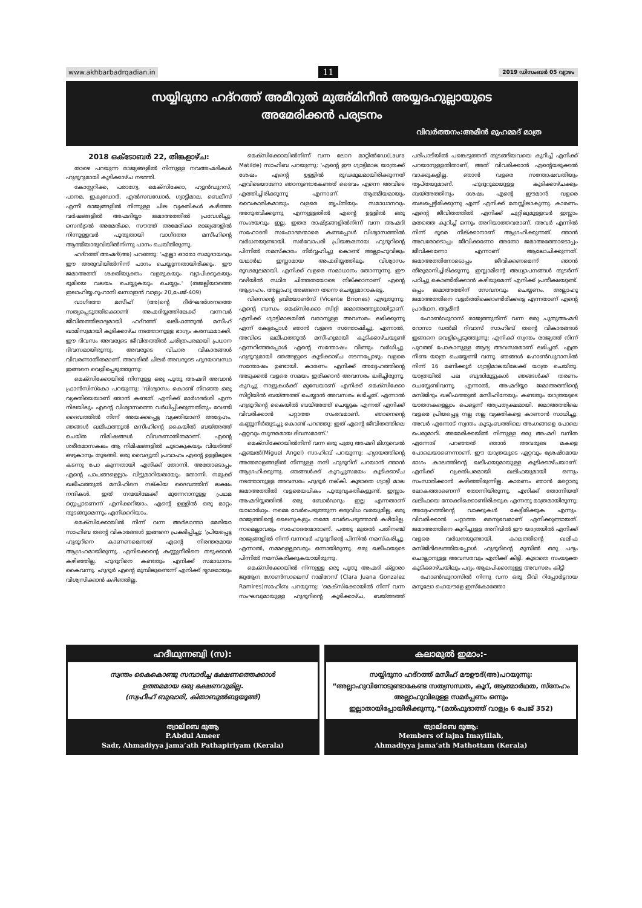www.akhbarbadrqadian.in 11 2019 ഡിസംബർ 05 വ്യാഴം
സയ്യിദുനാ ഹദ്റത്ത് അമീറുൽ മുഅ്മിനീൻ അയ്യദഹുല്ലായുടെ
അമേരിക്കൻ പര്യടനം
വിവർത്തനം:അമീൻ മുഹമ്മദ് മാത്ര
2018 ഒക്ടോബർ 22, തിങ്കളാഴ്ച:
താഴെ പറയുന്ന രാജ്യങ്ങളിൽ നിന്നുള്ള നവഅഹ്മദികൾ ഹുദൂറുമായി കൂടിക്കാഴ്ച നടത്തി.
കോസ്റ്ററിക്ക, പരാഗ്വേ, മെക്സിക്കോ, ഹ്യൂൻഡുറസ്, പാനമ, ഇക്വഡോർ, എൽസവഡോർ, ഗ്വാട്ടിമാല, ബെലീസ് എന്നീ രാജ്യങ്ങളിൽ നിന്നുള്ള ചില വ്യക്തികൾ കഴിഞ്ഞ വർഷങ്ങളിൽ അഹ്മദിയ്യാ ജമാഅത്തിൽ പ്രവേശിച്ചു. സെൻട്രൽ അമേരിക്ക, സൗത്ത് അമേരിക്ക രാജ്യങ്ങളിൽ നിന്നുള്ളവർ പുതുതായി വാഗ്ദത്ത മസീഹിന്റെ ആത്മീയാരുവിയിൽനിന്നു പാനം ചെയ്തിരുന്നു.
ഹദ്റത്ത് അഹ്മദ്(അ) പറഞ്ഞു: 'എല്ലാ ഓരോ സമുദായവും ഈ അരുവിയിൽനിന്ന് പാനം ചെയ്യുന്നതായിരിക്കും. ഈ ജമാഅത്ത് ശക്തിയുക്തം വളരുകയും വ്യാപിക്കുകയും ഭൂമിയെ വലയം ചെയ്യുകയും ചെയ്യും.' (തജല്ലിയാത്തെ ഇലാഹിയ്യ.റൂഹാനി ഖസാഇൻ വാള്യം 20,പേജ്-409)
വാഗ്ദത്ത മസീഹ് (അ)ന്റെ ദീർഘദർശനത്തെ സത്യപ്പെടുത്തിക്കൊണ്ട് അഹ്മദിയ്യത്തിലേക്ക് വന്നവർ ജീവിതത്തിലാദ്യമായി ഹദ്റത്ത് ഖലീഫത്തുൽ മസീഹ് ഖാമിസുമായി കൂടിക്കാഴ്ച നടത്താനുള്ള ഭാഗ്യം കരസ്ഥമാക്കി. ഈ ദിവസം അവരുടെ ജീവിതത്തിൽ ചരിത്രപരമായി പ്രധാന ദിവസമായിരുന്നു. അവരുടെ വിചാര വികാരങ്ങൾ വിവരണാതീതമാണ്. അവരിൽ ചിലർ അവരുടെ ഹൃദയാവസ്ഥ ഇങ്ങനെ വെളിപ്പെടുത്തുന്നു:
മെക്സിക്കോയിൽ നിന്നുള്ള ഒരു പുതു അഹ്മദി അവാൻ ഫ്രാൻസിസ്കോ പറയുന്നു: 'വിശ്വാസം കൊണ്ട് നിറഞ്ഞ ഒരു വ്യക്തിയെയാണ് ഞാൻ കണ്ടത്. എനിക്ക് മാർഗദർശി എന്ന നിലയിലും എന്റെ വിശ്വാസത്തെ വർധിപ്പിക്കുന്നതിനും വേണ്ടി ദൈവത്തിൽ നിന്ന് അയക്കപ്പെട്ട വ്യക്തിയാണ് അദ്ദേഹം. ഞങ്ങൾ ഖലീഫത്തുൽ മസീഹിന്റെ കൈയിൽ ബയ്അത്ത് ചെയ്ത നിമിഷങ്ങൾ വിവരണാതീതമാണ്. എന്റെ ശരീരമാസകലം ആ നിമിഷങ്ങളിൽ ചൂടാകുകയും വിയർത്ത് ഒഴുകാനും തുടങ്ങി. ഒരു വൈദ്യുതി പ്രവാഹം എന്റെ ഉള്ളിലൂടെ കടന്നു പോ കുന്നതായി എനിക്ക് തോന്നി. അതോടൊപ്പം എന്റെ പാപങ്ങളെല്ലാം വിട്ടുമാറിയതായും തോന്നി. നമുക്ക് ഖലീഫത്തുൽ മസീഹിനെ നല്കിയ ദൈവത്തിന് ലക്ഷം നന്ദികൾ. ഇത് നന്മയിലേക്ക് മുന്നേറാനുള്ള പ്രഥമ സ്റ്റെപ്പാണെന്ന് എനിക്കറിയാം. എന്റെ ഉള്ളിൽ ഒരു മാറ്റം തുടങ്ങുമെന്നും എനിക്കറിയാം.
മെക്സിക്കോയിൽ നിന്ന് വന്ന അർലാന്താ മേരിയാ സാഹിബ തന്റെ വികാരങ്ങൾ ഇങ്ങനെ പ്രകടിപ്പിച്ചു: 'പ്രിയപ്പെട്ട ഹുദൂറിനെ കാണണമെന്നത് എന്റെ നിരന്തരമായ ആഗ്രഹമായിരുന്നു. എനിക്കെന്റെ കണ്ണുനീരിനെ തടുക്കാൻ കഴിഞ്ഞില്ല. ഹുദൂറിനെ കണ്ടതും എനിക്ക് സമാധാനം കൈവന്നു. ഹുദൂർ എന്റെ മുമ്പിലുണ്ടെന്ന് എനിക്ക് ദൃഢമായും വിശ്വസിക്കാൻ കഴിഞ്ഞില്ല.
മെക്സിക്കോയിൽനിന്ന് വന്ന ലോറ മാറ്റിൽഡേ(Laura Matilde) സാഹിബ പറയുന്നു: 'എന്റെ ഈ ഗ്വാട്ടിമാല യാത്രക്ക് ശേഷം എന്റെ ഉള്ളിൽ രൂഢമൂലമായിരിക്കുന്നത് എവിടെയാണോ ഞാനുണ്ടാകേണ്ടത് ദൈവം എന്നെ അവിടെ എത്തിച്ചിരിക്കുന്നു എന്നാണ്. ആത്മീയമായും വൈകാരികമായും വളരെ തൃപ്തിയും സമാധാനവും അനുഭവിക്കുന്നു എന്നുള്ളതിൽ എന്റെ ഉള്ളിൽ ഒരു സംശയവും ഇല്ല. ഇതര രാഷ്ട്രങ്ങളിൽനിന്ന് വന്ന അഹ്മദി സഹോദരി സഹോദരന്മാരെ കണ്ടപ്പോൾ വിശ്വാസത്തിൽ വർധനയുണ്ടായി. സർവോപരി പ്രിയങ്കരനായ ഹുദൂറിന്റെ പിന്നിൽ നമസ്കാരം നിർവ്വഹിച്ചു കൊണ്ട് അല്ലാഹുവിലും യഥാർഥ ഇസ്ലാമായ അഹ്മദിയ്യത്തിലും വിശ്വാസം രൂഢമൂലമായി. എനിക്ക് വളരെ സമാധാനം തോന്നുന്നു. ഈ വഴിയിൽ സ്ഥിര ചിത്തതയോടെ നില്ക്കാനാണ് എന്റെ ആഗ്രഹം. അല്ലാഹു അങ്ങനെ തന്നെ ചെയ്യുമാറാകട്ടെ.
വിസെന്റെ ബ്രിയോൺസ് (Vicente Briones) എഴുതുന്നു: എന്റെ ബന്ധം മെക്സിക്കോ സിറ്റി ജമാഅത്തുമായിട്ടാണ്. എനിക്ക് ഗ്വാട്ടിമാലയിൽ വരാനുള്ള അവസരം ലഭിക്കുന്നു എന്ന് കേട്ടപ്പോൾ ഞാൻ വളരെ സന്തോഷിച്ചു. എന്നാൽ, അവിടെ ഖലീഫത്തുൽ മസീഹുമായി കൂടിക്കാഴ്ചയുണ്ട് എന്നറിഞ്ഞപ്പോൾ എന്റെ സന്തോഷം വീണ്ടും വർധിച്ചു. ഹുദൂറുമായി ഞങ്ങളുടെ കൂടിക്കാഴ്ച നടന്നപ്പോഴും വളരെ സന്തോഷം ഉണ്ടായി. കാരണം എനിക്ക് അദ്ദേഹത്തിന്റെ അടുക്കൽ വളരെ സമയം ഇരിക്കാൻ അവസരം ലഭിച്ചിരുന്നു. കുറച്ചു നാളുകൾക്ക് മുമ്പേയാണ് എനിക്ക് മെക്സിക്കോ സിറ്റിയിൽ ബയ്അത്ത് ചെയ്യാൻ അവസരം ലഭിച്ചത്. എന്നാൽ ഹുദൂറിന്റെ കൈയിൽ ബയ്അത്ത് ചെയ്യുക എന്നത് എനിക്ക് വിവരിക്കാൻ പറ്റാത്ത സംഭവമാണ്. ഞാനെന്റെ കണ്ണുനീർതുടച്ചു കൊണ്ട് പറഞ്ഞു: ഇത് എന്റെ ജീവിതത്തിലെ ഏറ്റവും സുന്ദരമായ ദിവസമാണ്.'
മെക്സിക്കോയിൽനിന്ന് വന്ന ഒരു പുതു അഹ്മദി മിഗുവെൽ ഏഞ്ചൽ(Miguel Angel) സാഹിബ് പറയുന്നു: ഹൃദയത്തിന്റെ അന്തരാളങ്ങളിൽ നിന്നുള്ള നന്ദി ഹുദൂറിന് പറയാൻ ഞാൻ ആഗ്രഹിക്കുന്നു. ഞങ്ങൾക്ക് കുറച്ചുസമയം കൂടിക്കാഴ്ച നടത്താനുള്ള അവസരം ഹുദൂർ നല്കി. കൂടാതെ ഗ്വാട്ടി മാല ജമാഅത്തിൽ വളരെയധികം പുതുവ്യക്തികളുണ്ട്. ഇസ്ലാം അഹ്മദിയ്യത്തിൽ ഒരു ബോർഡറും ഇല്ല എന്നതാണ് യാഥാർഥ്യം. നമ്മെ വേർപെടുത്തുന്ന ഒരുവിധ വരയുമില്ല. ഒരു രാജ്യത്തിന്റെ ലൈനുകളും നമ്മെ വേർപെടുത്താൻ കഴിയില്ല. നാമെല്ലാവരും സഹോദരന്മാരാണ്. പത്തു മുതൽ പതിനഞ്ച് രാജ്യങ്ങളിൽ നിന്ന് വന്നവർ ഹുദൂറിന്റെ പിന്നിൽ നമസ്കരിച്ചു. എന്നാൽ, നമ്മളെല്ലാവരും ഒന്നായിരുന്നു. ഒരു ഖലീഫയുടെ പിന്നിൽ നമസ്കരിക്കുകയായിരുന്നു.
മെക്സിക്കോയിൽ നിന്നുള്ള ഒരു പുതു അഹ്മദി ക്ളാരാ ജുആന ഗോൺസാലെസ് റാമിറേസ് (Clara Juana Gonzalez Ramires)സാഹിബ പറയുന്നു: 'മെക്സിക്കോയിൽ നിന്ന് വന്ന സംഘവുമായുള്ള ഹുദൂറിന്റെ കൂടിക്കാഴ്ച, ബയ്അത്ത് പരിപാടിയിൽ പങ്കെടുത്തത് തുടങ്ങിയവയെ കുറിച്ച് എനിക്ക് പറയാനുള്ളതിതാണ്, അത് വിവരിക്കാൻ എന്റെയടുക്കൽ വാക്കുകളില്ല. ഞാൻ വളരെ സന്തോഷവതിയും തൃപ്തയുമാണ്. ഹുദൂറുമായുള്ള കൂടിക്കാഴ്ചക്കും ബയ്അത്തിനും ശേഷം എന്റെ ഈമാൻ വളരെ ബലപ്പെട്ടിരിക്കുന്നു എന്ന് എനിക്ക് മനസ്സിലാകുന്നു. കാരണം എന്റെ ജീവിതത്തിൽ എനിക്ക് ചുറ്റിലുമുള്ളവർ ഇസ്ലാം മതത്തെ കുറിച്ച് ഒന്നും അറിയാത്തവരാണ്. അവർ എന്നിൽ നിന്ന് ദൂരെ നില്ക്കാനാണ് ആഗ്രഹിക്കുന്നത്. ഞാൻ അവരോടൊപ്പം ജീവിക്കണോ അതോ ജമാഅത്തോടൊപ്പം ജീവിക്കണോ എന്നാണ് ആലോചിക്കുന്നത്. ജമാഅത്തിനോടൊപ്പം ജീവിക്കണമെന്ന് ഞാൻ തീരുമാനിച്ചിരിക്കുന്നു. ഇസ്ലാമിന്റെ അധ്യാപനങ്ങൾ തുടർന്ന് പഠിച്ചു കൊണ്ടിരിക്കാൻ കഴിയുമെന്ന് എനിക്ക് പ്രതീക്ഷയുണ്ട്. ഒപ്പം ജമാഅത്തിന് സേവനവും ചെയ്യണം. അല്ലാഹു ജമാഅത്തിനെ വളർത്തിക്കൊണ്ടിരിക്കട്ടെ എന്നതാണ് എന്റെ പ്രാർഥന. ആമീൻ
ഹോൺഡുറാസ് രാജ്യത്തുനിന്ന് വന്ന ഒരു പുതുഅഹ്മദി റോസാ ഡൽമി റിവാസ് സാഹിബ് തന്റെ വികാരങ്ങൾ ഇങ്ങനെ വെളിപ്പെടുത്തുന്നു: എനിക്ക് സ്വന്തം രാജ്യത്ത് നിന്ന് പുറത്ത് പോകാനുള്ള ആദ്യ അവസരമാണ് ലഭിച്ചത്. എത്ര നീണ്ട യാത്ര ചെയ്യേണ്ടി വന്നു. ഞങ്ങൾ ഹോൺഡുറാസിൽ നിന്ന് 16 മണിക്കൂർ ഗ്വാട്ടിമാലയിലേക്ക് യാത്ര ചെയ്തു. യാത്രയിൽ പല ബുദ്ധിമുട്ടുകൾ ഞങ്ങൾക്ക് തരണം ചെയ്യേണ്ടിവന്നു. എന്നാൽ, അഹ്മദിയ്യാ ജമാഅത്തിന്റെ മസ്ജിദും ഖലീഫത്തുൽ മസീഹിനേയും കണ്ടതും യാത്രയുടെ യാതനകളെല്ലാം പെട്ടെന്ന് അപ്രത്യക്ഷമായി. ജമാഅത്തിലെ വളരെ പ്രിയപ്പെട്ട നല്ല നല്ല വ്യക്തികളെ കാണാൻ സാധിച്ചു. അവർ എന്നോട് സ്വന്തം കുടുംബത്തിലെ അംഗങ്ങളെ പോലെ പെരുമാറി. അമേരിക്കയിൽ നിന്നുള്ള ഒരു അഹ്മദി വനിത എന്നോട് പറഞ്ഞത് ഞാൻ അവരുടെ മകളെ പോലെയാണെന്നാണ്. ഈ യാത്രയുടെ ഏറ്റവും ശ്രേഷ്ഠമായ ഭാഗം കാലത്തിന്റെ ഖലീഫയുമായുള്ള കൂടിക്കാഴ്ചയാണ്. എനിക്ക് വ്യക്തിപരമായി ഖലീഫയുമായി ഒന്നും സംസാരിക്കാൻ കഴിഞ്ഞിരുന്നില്ല. കാരണം ഞാൻ മറ്റൊരു ലോകത്താണെന്ന് തോന്നിയിരുന്നു. എനിക്ക് തോന്നിയത് ഖലീഫയെ നോക്കിക്കൊണ്ടിരിക്കുക എന്നതു മാത്രമായിരുന്നു; അദ്ദേഹത്തിന്റെ വാക്കുകൾ കേട്ടിരിക്കുക എന്നും. വിവരിക്കാൻ പറ്റാത്ത ഒരനുഭവമാണ് എനിക്കുണ്ടായത്. ജമാഅത്തിനെ കുറിച്ചുള്ള അറിവിൽ ഈ യാത്രയിൽ എനിക്ക് വളരെ വർധനയുണ്ടായി. കാലത്തിന്റെ ഖലീഫ മസ്ജിദിലെത്തിയപ്പോൾ ഹുദൂറിന്റെ മുമ്പിൽ ഒരു പദ്യം ചൊല്ലാനുള്ള അവസരവും എനിക്ക് കിട്ടി. കൂടാതെ സംയുക്ത കൂടിക്കാഴ്ചയിലും പദ്യം ആലപിക്കാനുള്ള അവസരം കിട്ടി
ഹോൺഡുറാസിൽ നിന്നു വന്ന ഒരു ടീവി റിപ്പോർട്ടറായ മനൂലോ ഹെയൗളേ ഇസ്കോത്തോ
ഹദീഥുന്നബ്വി (സ):
സ്വന്തം കൈകൊണ്ടു സമ്പാദിച്ച ഭക്ഷണത്തെക്കാൾ
ഉത്തമമായ ഒരു ഭക്ഷണവുമില്ല.
(സ്വഹീഹ് ബുഖാരി, കിതാബുൽബുയൂഅ്)
ത്വാലിബെ ദുആ
P.Abdul Ameer
Sadr, Ahmadiyya jama’ath Pathapiriyam (Kerala)
കലാമുൽ ഇമാം:-
സയ്യിദുനാ ഹദ്റത്ത് മസീഹ് മൗഊദ്(അ)പറയുന്നു:
“അല്ലാഹുവിനോടുണ്ടാകേണ്ട സത്യസന്ധത, കൂറ്, ആത്മാർഥത, സ്നേഹം അല്ലാഹുവിലുള്ള സമർപ്പണം ഒന്നും ഇല്ലാതായിപ്പോയിരിക്കുന്നു.”(മൽഫൂദാത്ത് വാള്യം 6 പേജ് 352)
ത്വാലിബെ ദുആ:
Members of lajna Imayillah,
Ahmadiyya jama’ath Mathottam (Kerala)